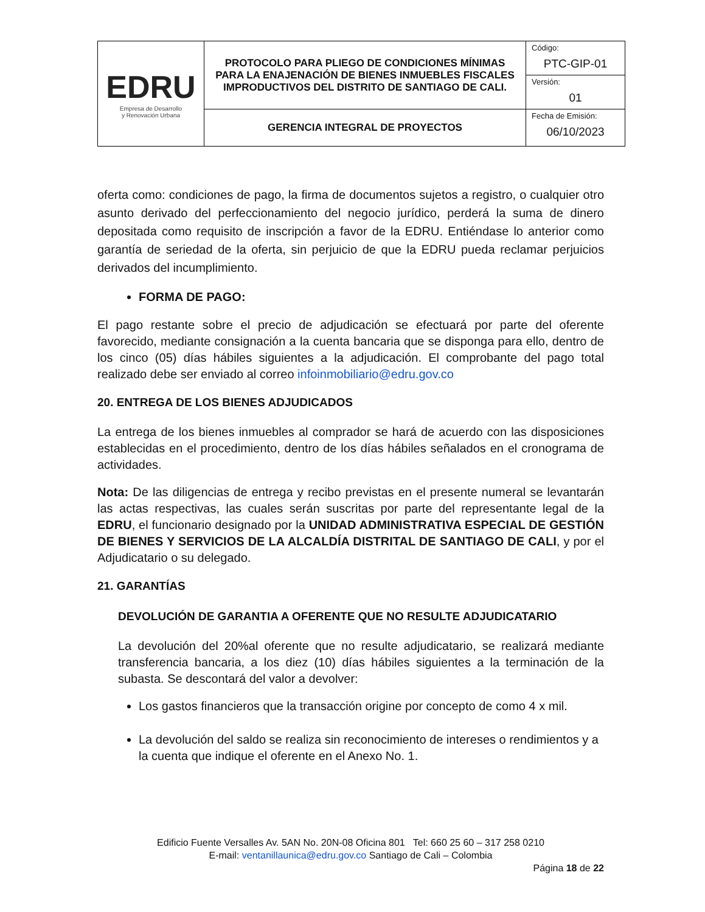| EDRU Empresa de Desarrollo y Renovación Urbana | PROTOCOLO PARA PLIEGO DE CONDICIONES MÍNIMAS PARA LA ENAJENACIÓN DE BIENES INMUEBLES FISCALES IMPRODUCTIVOS DEL DISTRITO DE SANTIAGO DE CALI. | Código: PTC-GIP-01 |
| | | Versión: 01 |
| | GERENCIA INTEGRAL DE PROYECTOS | Fecha de Emisión: 06/10/2023 |
oferta como: condiciones de pago, la firma de documentos sujetos a registro, o cualquier otro asunto derivado del perfeccionamiento del negocio jurídico, perderá la suma de dinero depositada como requisito de inscripción a favor de la EDRU. Entiéndase lo anterior como garantía de seriedad de la oferta, sin perjuicio de que la EDRU pueda reclamar perjuicios derivados del incumplimiento.
FORMA DE PAGO:
El pago restante sobre el precio de adjudicación se efectuará por parte del oferente favorecido, mediante consignación a la cuenta bancaria que se disponga para ello, dentro de los cinco (05) días hábiles siguientes a la adjudicación. El comprobante del pago total realizado debe ser enviado al correo infoinmobiliario@edru.gov.co
20. ENTREGA DE LOS BIENES ADJUDICADOS
La entrega de los bienes inmuebles al comprador se hará de acuerdo con las disposiciones establecidas en el procedimiento, dentro de los días hábiles señalados en el cronograma de actividades.
Nota: De las diligencias de entrega y recibo previstas en el presente numeral se levantarán las actas respectivas, las cuales serán suscritas por parte del representante legal de la EDRU, el funcionario designado por la UNIDAD ADMINISTRATIVA ESPECIAL DE GESTIÓN DE BIENES Y SERVICIOS DE LA ALCALDÍA DISTRITAL DE SANTIAGO DE CALI, y por el Adjudicatario o su delegado.
21. GARANTÍAS
DEVOLUCIÓN DE GARANTIA A OFERENTE QUE NO RESULTE ADJUDICATARIO
La devolución del 20%al oferente que no resulte adjudicatario, se realizará mediante transferencia bancaria, a los diez (10) días hábiles siguientes a la terminación de la subasta. Se descontará del valor a devolver:
Los gastos financieros que la transacción origine por concepto de como 4 x mil.
La devolución del saldo se realiza sin reconocimiento de intereses o rendimientos y a la cuenta que indique el oferente en el Anexo No. 1.
Edificio Fuente Versalles Av. 5AN No. 20N-08 Oficina 801 Tel: 660 25 60 – 317 258 0210
E-mail: ventanillaunica@edru.gov.co Santiago de Cali – Colombia
Página 18 de 22